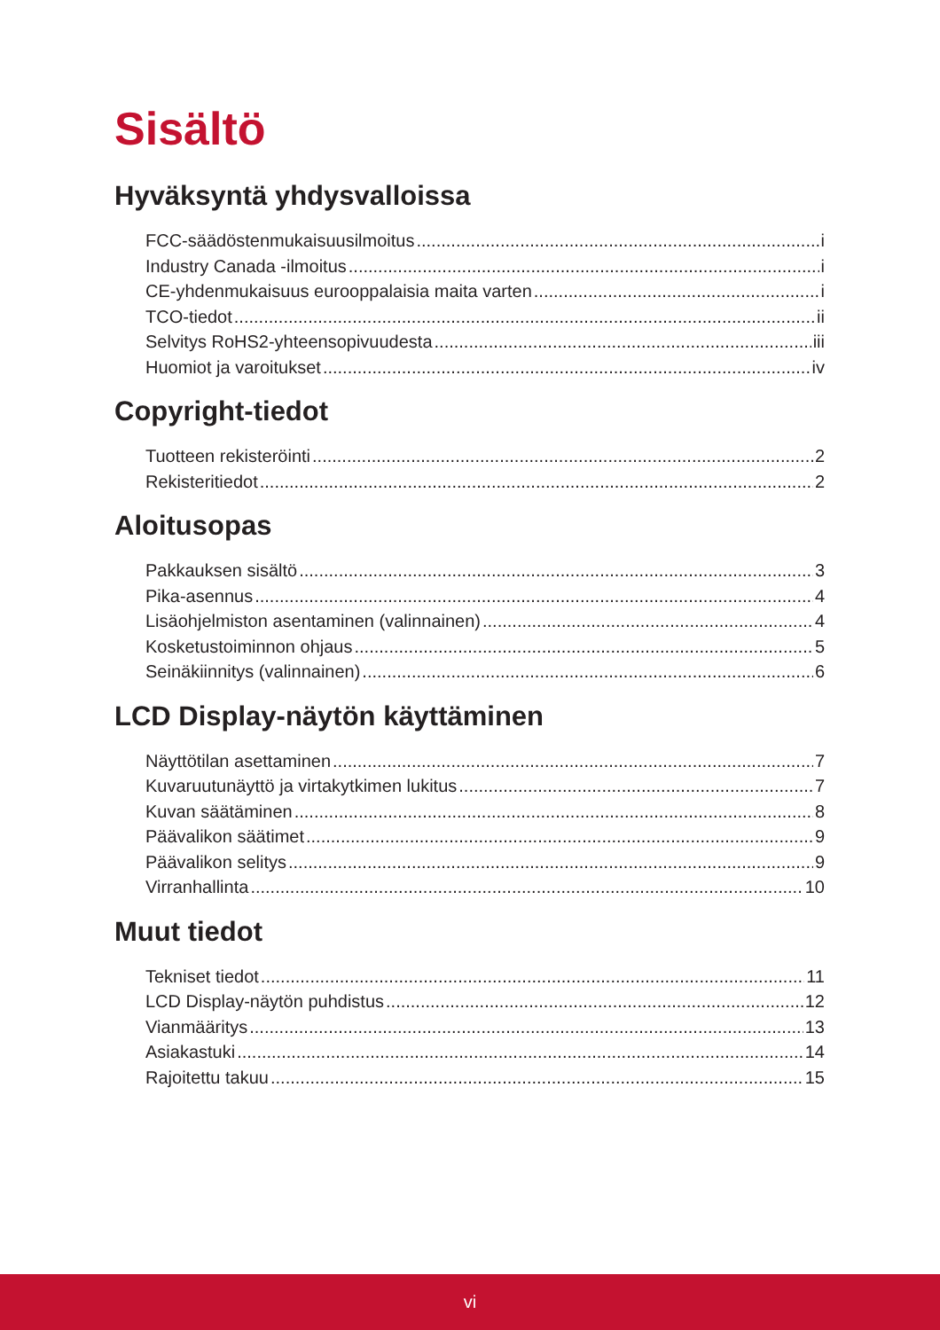Sisältö
Hyväksyntä yhdysvalloissa
FCC-säädöstenmukaisuusilmoitus i
Industry Canada -ilmoitus i
CE-yhdenmukaisuus eurooppalaisia maita varten i
TCO-tiedot ii
Selvitys RoHS2-yhteensopivuudesta iii
Huomiot ja varoitukset iv
Copyright-tiedot
Tuotteen rekisteröinti 2
Rekisteritiedot 2
Aloitusopas
Pakkauksen sisältö 3
Pika-asennus 4
Lisäohjelmiston asentaminen (valinnainen) 4
Kosketustoiminnon ohjaus 5
Seinäkiinnitys (valinnainen) 6
LCD Display-näytön käyttäminen
Näyttötilan asettaminen 7
Kuvaruutunäyttö ja virtakytkimen lukitus 7
Kuvan säätäminen 8
Päävalikon säätimet 9
Päävalikon selitys 9
Virranhallinta 10
Muut tiedot
Tekniset tiedot 11
LCD Display-näytön puhdistus 12
Vianmääritys 13
Asiakastuki 14
Rajoitettu takuu 15
vi